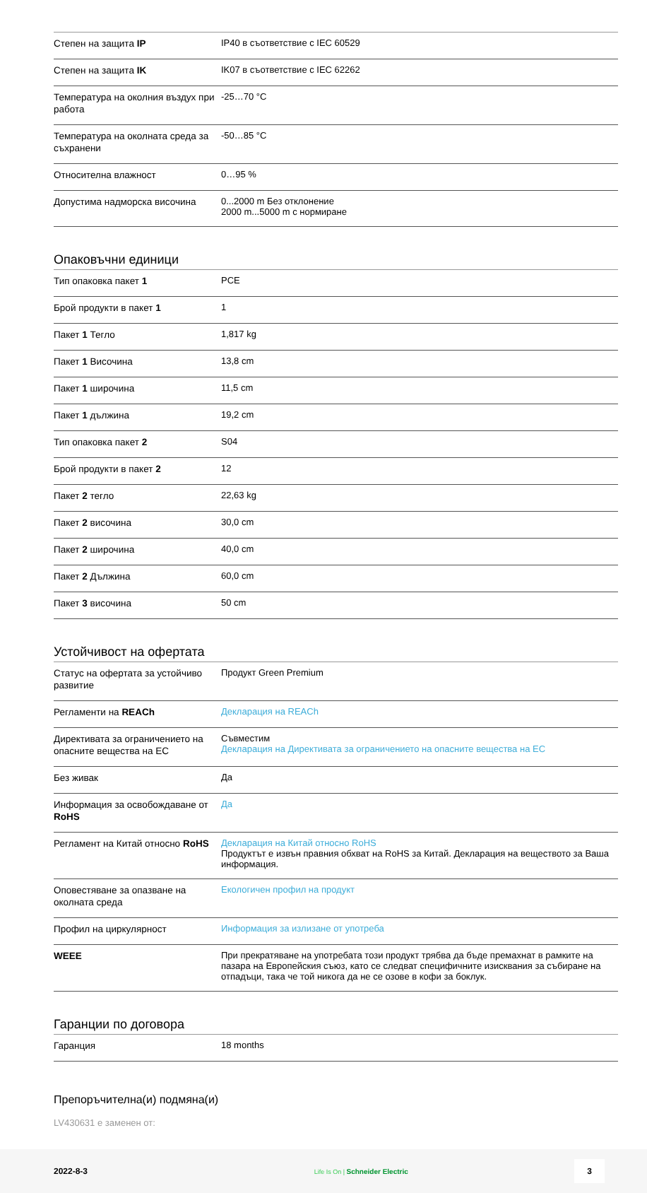| Степен на защита IP | IP40 в съответствие с IEC 60529 |
| Степен на защита IK | IK07 в съответствие с IEC 62262 |
| Температура на околния въздух при работа | -25…70 °C |
| Температура на околната среда за съхранени | -50…85 °C |
| Относителна влажност | 0…95 % |
| Допустима надморска височина | 0...2000 m Без отклонение 2000 m...5000 m с нормиране |
Опаковъчни единици
| Тип опаковка пакет 1 | PCE |
| Брой продукти в пакет 1 | 1 |
| Пакет 1 Тегло | 1,817 kg |
| Пакет 1 Височина | 13,8 cm |
| Пакет 1 широчина | 11,5 cm |
| Пакет 1 дължина | 19,2 cm |
| Тип опаковка пакет 2 | S04 |
| Брой продукти в пакет 2 | 12 |
| Пакет 2 тегло | 22,63 kg |
| Пакет 2 височина | 30,0 cm |
| Пакет 2 широчина | 40,0 cm |
| Пакет 2 Дължина | 60,0 cm |
| Пакет 3 височина | 50 cm |
Устойчивост на офертата
| Статус на офертата за устойчиво развитие | Продукт Green Premium |
| Регламенти на REACh | Декларация на REACh |
| Директивата за ограничението на опасните вещества на ЕС | Съвместим Декларация на Директивата за ограничението на опасните вещества на ЕС |
| Без живак | Да |
| Информация за освобождаване от RoHS | Да |
| Регламент на Китай относно RoHS | Декларация на Китай относно RoHS Продуктът е извън правния обхват на RoHS за Китай. Декларация на веществото за Ваша информация. |
| Оповестяване за опазване на околната среда | Екологичен профил на продукт |
| Профил на циркулярност | Информация за излизане от употреба |
| WEEE | При прекратяване на употребата този продукт трябва да бъде премахнат в рамките на пазара на Европейския съюз, като се следват специфичните изисквания за събиране на отпадъци, така че той никога да не се озове в кофи за боклук. |
Гаранции по договора
| Гаранция | 18 months |
Препоръчителна(и) подмяна(и)
LV430631 е заменен от:
2022-8-3 Life Is On | Schneider Electric 3